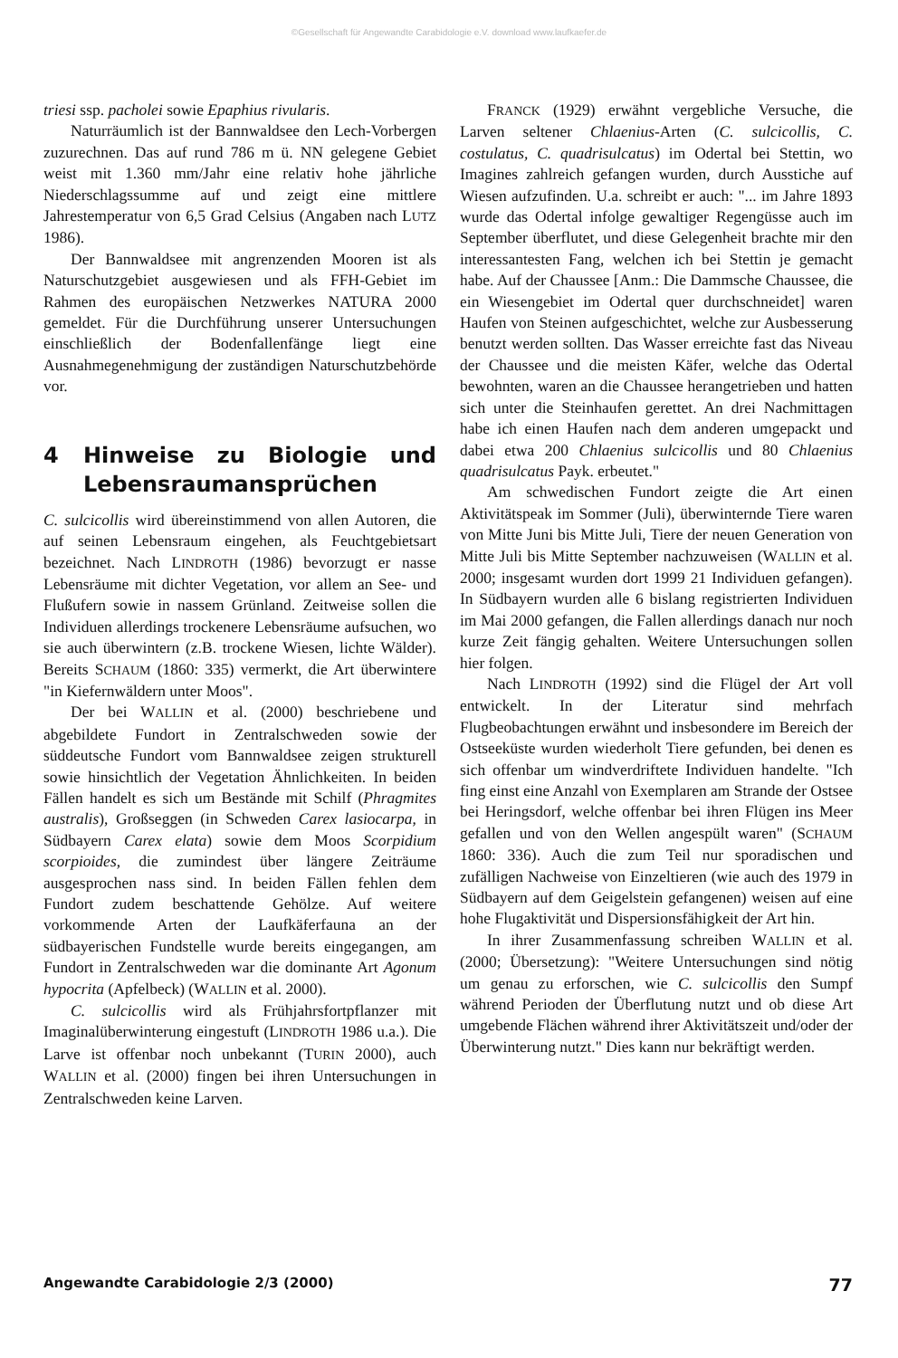©Gesellschaft für Angewandte Carabidologie e.V. download www.laufkaefer.de
triesi ssp. pacholei sowie Epaphius rivularis.
Naturräumlich ist der Bannwaldsee den Lech-Vorbergen zuzurechnen. Das auf rund 786 m ü. NN gelegene Gebiet weist mit 1.360 mm/Jahr eine relativ hohe jährliche Niederschlagssumme auf und zeigt eine mittlere Jahrestemperatur von 6,5 Grad Celsius (Angaben nach LUTZ 1986).
Der Bannwaldsee mit angrenzenden Mooren ist als Naturschutzgebiet ausgewiesen und als FFH-Gebiet im Rahmen des europäischen Netzwerkes NATURA 2000 gemeldet. Für die Durchführung unserer Untersuchungen einschließlich der Bodenfallenfänge liegt eine Ausnahmegenehmigung der zuständigen Naturschutzbehörde vor.
4 Hinweise zu Biologie und Lebensraumansprüchen
C. sulcicollis wird übereinstimmend von allen Autoren, die auf seinen Lebensraum eingehen, als Feuchtgebietsart bezeichnet. Nach LINDROTH (1986) bevorzugt er nasse Lebensräume mit dichter Vegetation, vor allem an See- und Flußufern sowie in nassem Grünland. Zeitweise sollen die Individuen allerdings trockenere Lebensräume aufsuchen, wo sie auch überwintern (z.B. trockene Wiesen, lichte Wälder). Bereits SCHAUM (1860: 335) vermerkt, die Art überwintere "in Kiefernwäldern unter Moos".
Der bei WALLIN et al. (2000) beschriebene und abgebildete Fundort in Zentralschweden sowie der süddeutsche Fundort vom Bannwaldsee zeigen strukturell sowie hinsichtlich der Vegetation Ähnlichkeiten. In beiden Fällen handelt es sich um Bestände mit Schilf (Phragmites australis), Großseggen (in Schweden Carex lasiocarpa, in Südbayern Carex elata) sowie dem Moos Scorpidium scorpioides, die zumindest über längere Zeiträume ausgesprochen nass sind. In beiden Fällen fehlen dem Fundort zudem beschattende Gehölze. Auf weitere vorkommende Arten der Laufkäferfauna an der südbayerischen Fundstelle wurde bereits eingegangen, am Fundort in Zentralschweden war die dominante Art Agonum hypocrita (Apfelbeck) (WALLIN et al. 2000).
C. sulcicollis wird als Frühjahrsfortpflanzer mit Imaginalüberwinterung eingestuft (LINDROTH 1986 u.a.). Die Larve ist offenbar noch unbekannt (TURIN 2000), auch WALLIN et al. (2000) fingen bei ihren Untersuchungen in Zentralschweden keine Larven.
FRANCK (1929) erwähnt vergebliche Versuche, die Larven seltener Chlaenius-Arten (C. sulcicollis, C. costulatus, C. quadrisulcatus) im Odertal bei Stettin, wo Imagines zahlreich gefangen wurden, durch Ausstiche auf Wiesen aufzufinden. U.a. schreibt er auch: "... im Jahre 1893 wurde das Odertal infolge gewaltiger Regengüsse auch im September überflutet, und diese Gelegenheit brachte mir den interessantesten Fang, welchen ich bei Stettin je gemacht habe. Auf der Chaussee [Anm.: Die Dammsche Chaussee, die ein Wiesengebiet im Odertal quer durchschneidet] waren Haufen von Steinen aufgeschichtet, welche zur Ausbesserung benutzt werden sollten. Das Wasser erreichte fast das Niveau der Chaussee und die meisten Käfer, welche das Odertal bewohnten, waren an die Chaussee herangetrieben und hatten sich unter die Steinhaufen gerettet. An drei Nachmittagen habe ich einen Haufen nach dem anderen umgepackt und dabei etwa 200 Chlaenius sulcicollis und 80 Chlaenius quadrisulcatus Payk. erbeutet."
Am schwedischen Fundort zeigte die Art einen Aktivitätspeak im Sommer (Juli), überwinternde Tiere waren von Mitte Juni bis Mitte Juli, Tiere der neuen Generation von Mitte Juli bis Mitte September nachzuweisen (WALLIN et al. 2000; insgesamt wurden dort 1999 21 Individuen gefangen). In Südbayern wurden alle 6 bislang registrierten Individuen im Mai 2000 gefangen, die Fallen allerdings danach nur noch kurze Zeit fängig gehalten. Weitere Untersuchungen sollen hier folgen.
Nach LINDROTH (1992) sind die Flügel der Art voll entwickelt. In der Literatur sind mehrfach Flugbeobachtungen erwähnt und insbesondere im Bereich der Ostseeküste wurden wiederholt Tiere gefunden, bei denen es sich offenbar um windverdriftete Individuen handelte. "Ich fing einst eine Anzahl von Exemplaren am Strande der Ostsee bei Heringsdorf, welche offenbar bei ihren Flügen ins Meer gefallen und von den Wellen angespült waren" (SCHAUM 1860: 336). Auch die zum Teil nur sporadischen und zufälligen Nachweise von Einzeltieren (wie auch des 1979 in Südbayern auf dem Geigelstein gefangenen) weisen auf eine hohe Flugaktivität und Dispersionsfähigkeit der Art hin.
In ihrer Zusammenfassung schreiben WALLIN et al. (2000; Übersetzung): "Weitere Untersuchungen sind nötig um genau zu erforschen, wie C. sulcicollis den Sumpf während Perioden der Überflutung nutzt und ob diese Art umgebende Flächen während ihrer Aktivitätszeit und/oder der Überwinterung nutzt." Dies kann nur bekräftigt werden.
Angewandte Carabidologie 2/3 (2000) 77